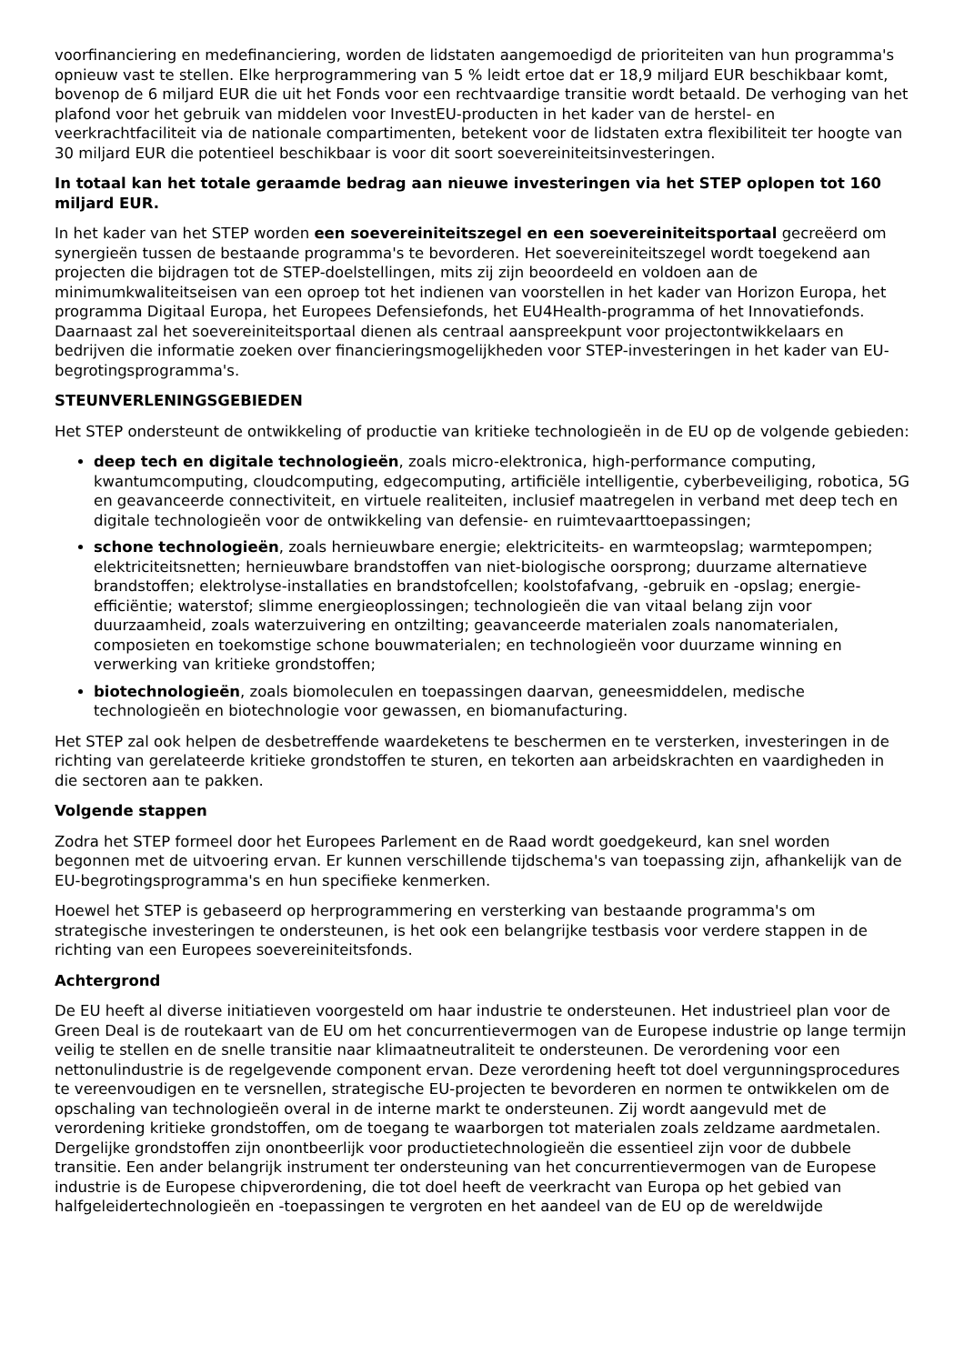voorfinanciering en medefinanciering, worden de lidstaten aangemoedigd de prioriteiten van hun programma's opnieuw vast te stellen. Elke herprogrammering van 5 % leidt ertoe dat er 18,9 miljard EUR beschikbaar komt, bovenop de 6 miljard EUR die uit het Fonds voor een rechtvaardige transitie wordt betaald. De verhoging van het plafond voor het gebruik van middelen voor InvestEU-producten in het kader van de herstel- en veerkrachtfaciliteit via de nationale compartimenten, betekent voor de lidstaten extra flexibiliteit ter hoogte van 30 miljard EUR die potentieel beschikbaar is voor dit soort soevereiniteitsinvesteringen.
In totaal kan het totale geraamde bedrag aan nieuwe investeringen via het STEP oplopen tot 160 miljard EUR.
In het kader van het STEP worden een soevereiniteitszegel en een soevereiniteitsportaal gecreëerd om synergieën tussen de bestaande programma's te bevorderen. Het soevereiniteitszegel wordt toegekend aan projecten die bijdragen tot de STEP-doelstellingen, mits zij zijn beoordeeld en voldoen aan de minimumkwaliteitseisen van een oproep tot het indienen van voorstellen in het kader van Horizon Europa, het programma Digitaal Europa, het Europees Defensiefonds, het EU4Health-programma of het Innovatiefonds. Daarnaast zal het soevereiniteitsportaal dienen als centraal aanspreekpunt voor projectontwikkelaars en bedrijven die informatie zoeken over financieringsmogelijkheden voor STEP-investeringen in het kader van EU-begrotingsprogramma's.
STEUNVERLENINGSGEBIEDEN
Het STEP ondersteunt de ontwikkeling of productie van kritieke technologieën in de EU op de volgende gebieden:
deep tech en digitale technologieën, zoals micro-elektronica, high-performance computing, kwantumcomputing, cloudcomputing, edgecomputing, artificiële intelligentie, cyberbeveiliging, robotica, 5G en geavanceerde connectiviteit, en virtuele realiteiten, inclusief maatregelen in verband met deep tech en digitale technologieën voor de ontwikkeling van defensie- en ruimtevaarttoepassingen;
schone technologieën, zoals hernieuwbare energie; elektriciteits- en warmteopslag; warmtepompen; elektriciteitsnetten; hernieuwbare brandstoffen van niet-biologische oorsprong; duurzame alternatieve brandstoffen; elektrolyse-installaties en brandstofcellen; koolstofafvang, -gebruik en -opslag; energie-efficiëntie; waterstof; slimme energieoplossingen; technologieën die van vitaal belang zijn voor duurzaamheid, zoals waterzuivering en ontzilting; geavanceerde materialen zoals nanomaterialen, composieten en toekomstige schone bouwmaterialen; en technologieën voor duurzame winning en verwerking van kritieke grondstoffen;
biotechnologieën, zoals biomoleculen en toepassingen daarvan, geneesmiddelen, medische technologieën en biotechnologie voor gewassen, en biomanufacturing.
Het STEP zal ook helpen de desbetreffende waardeketens te beschermen en te versterken, investeringen in de richting van gerelateerde kritieke grondstoffen te sturen, en tekorten aan arbeidskrachten en vaardigheden in die sectoren aan te pakken.
Volgende stappen
Zodra het STEP formeel door het Europees Parlement en de Raad wordt goedgekeurd, kan snel worden begonnen met de uitvoering ervan. Er kunnen verschillende tijdschema's van toepassing zijn, afhankelijk van de EU-begrotingsprogramma's en hun specifieke kenmerken.
Hoewel het STEP is gebaseerd op herprogrammering en versterking van bestaande programma's om strategische investeringen te ondersteunen, is het ook een belangrijke testbasis voor verdere stappen in de richting van een Europees soevereiniteitsfonds.
Achtergrond
De EU heeft al diverse initiatieven voorgesteld om haar industrie te ondersteunen. Het industrieel plan voor de Green Deal is de routekaart van de EU om het concurrentievermogen van de Europese industrie op lange termijn veilig te stellen en de snelle transitie naar klimaatneutraliteit te ondersteunen. De verordening voor een nettonulindustrie is de regelgevende component ervan. Deze verordening heeft tot doel vergunningsprocedures te vereenvoudigen en te versnellen, strategische EU-projecten te bevorderen en normen te ontwikkelen om de opschaling van technologieën overal in de interne markt te ondersteunen. Zij wordt aangevuld met de verordening kritieke grondstoffen, om de toegang te waarborgen tot materialen zoals zeldzame aardmetalen. Dergelijke grondstoffen zijn onontbeerlijk voor productietechnologieën die essentieel zijn voor de dubbele transitie. Een ander belangrijk instrument ter ondersteuning van het concurrentievermogen van de Europese industrie is de Europese chipverordening, die tot doel heeft de veerkracht van Europa op het gebied van halfgeleidertechnologieën en -toepassingen te vergroten en het aandeel van de EU op de wereldwijde